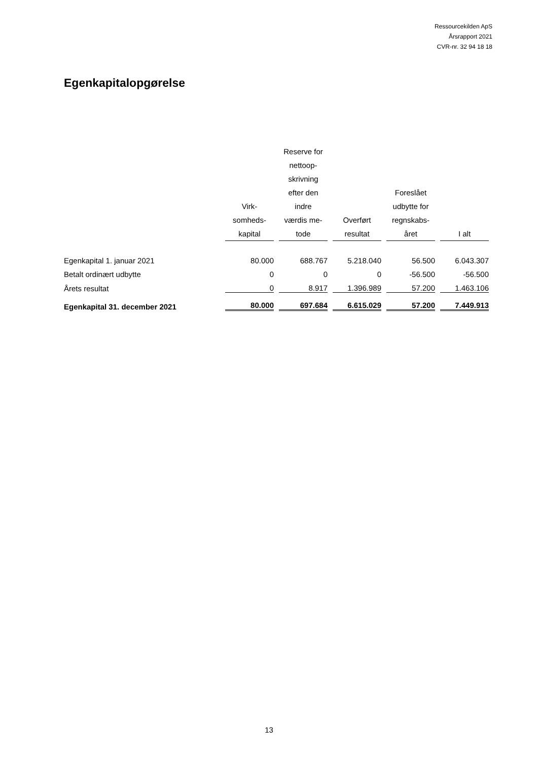Ressourcekilden ApS
Årsrapport 2021
CVR-nr. 32 94 18 18
Egenkapitalopgørelse
| | Virk- somheds- kapital | | Reserve for nettoop- skrivning efter den indre værdis me- tode | | Overført resultat | | Foreslået udbytte for regnskabs- året | | I alt |
| Egenkapital 1. januar 2021 | 80.000 | | 688.767 | | 5.218.040 | | 56.500 | | 6.043.307 |
| Betalt ordinært udbytte | 0 | | 0 | | 0 | | -56.500 | | -56.500 |
| Årets resultat | 0 | | 8.917 | | 1.396.989 | | 57.200 | | 1.463.106 |
| Egenkapital 31. december 2021 | 80.000 | | 697.684 | | 6.615.029 | | 57.200 | | 7.449.913 |
13